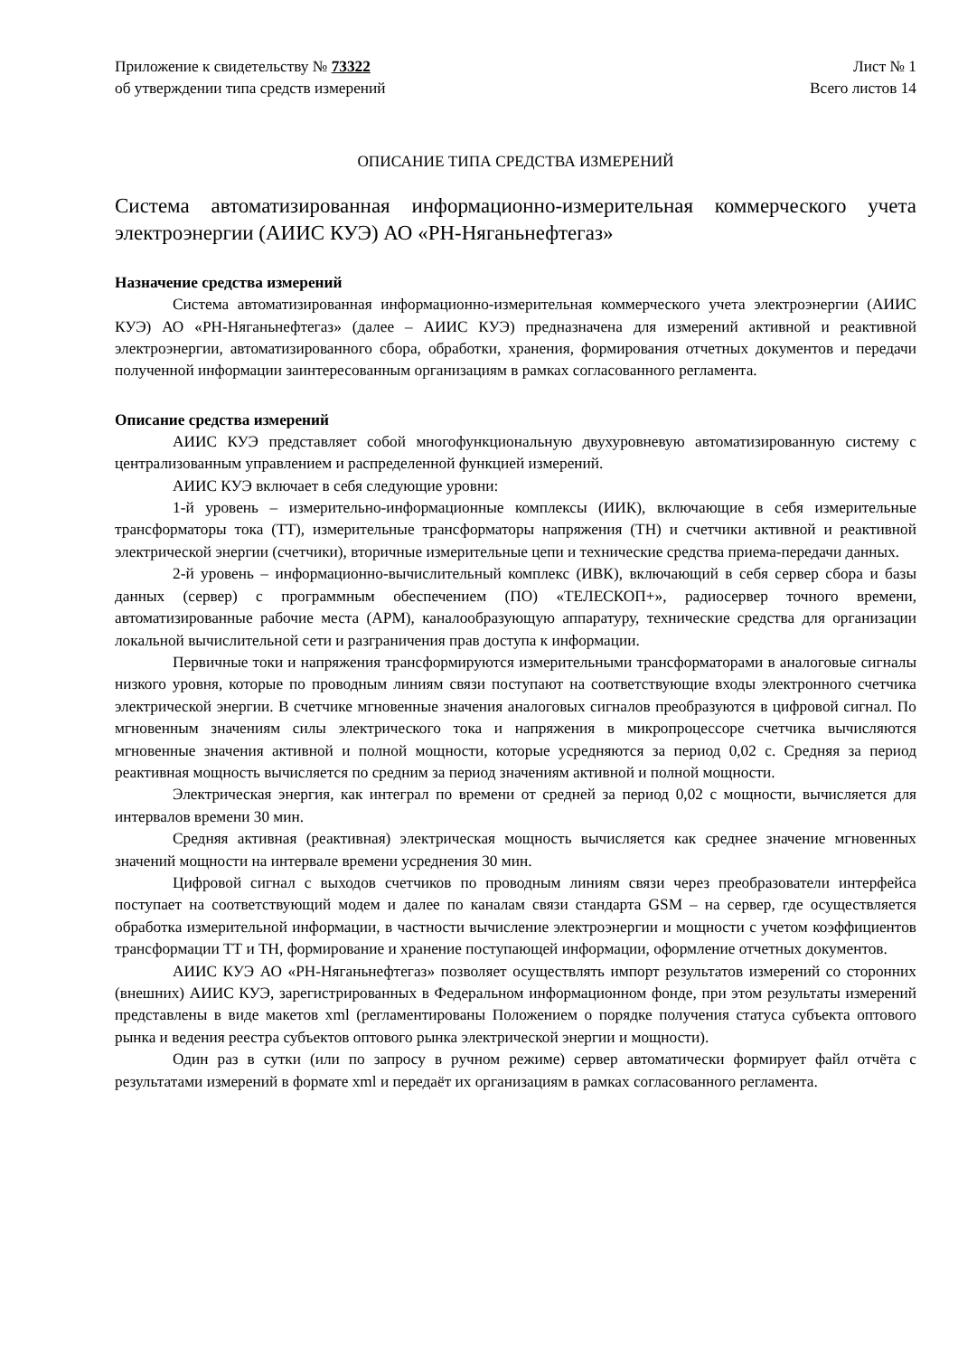Приложение к свидетельству № 73322
об утверждении типа средств измерений
Лист № 1
Всего листов 14
ОПИСАНИЕ ТИПА СРЕДСТВА ИЗМЕРЕНИЙ
Система автоматизированная информационно-измерительная коммерческого учета электроэнергии (АИИС КУЭ) АО «РН-Няганьнефтегаз»
Назначение средства измерений
Система автоматизированная информационно-измерительная коммерческого учета электроэнергии (АИИС КУЭ) АО «РН-Няганьнефтегаз» (далее – АИИС КУЭ) предназначена для измерений активной и реактивной электроэнергии, автоматизированного сбора, обработки, хранения, формирования отчетных документов и передачи полученной информации заинтересованным организациям в рамках согласованного регламента.
Описание средства измерений
АИИС КУЭ представляет собой многофункциональную двухуровневую автоматизированную систему с централизованным управлением и распределенной функцией измерений.
АИИС КУЭ включает в себя следующие уровни:
1-й уровень – измерительно-информационные комплексы (ИИК), включающие в себя измерительные трансформаторы тока (ТТ), измерительные трансформаторы напряжения (ТН) и счетчики активной и реактивной электрической энергии (счетчики), вторичные измерительные цепи и технические средства приема-передачи данных.
2-й уровень – информационно-вычислительный комплекс (ИВК), включающий в себя сервер сбора и базы данных (сервер) с программным обеспечением (ПО) «ТЕЛЕСКОП+», радиосервер точного времени, автоматизированные рабочие места (АРМ), каналообразующую аппаратуру, технические средства для организации локальной вычислительной сети и разграничения прав доступа к информации.
Первичные токи и напряжения трансформируются измерительными трансформаторами в аналоговые сигналы низкого уровня, которые по проводным линиям связи поступают на соответствующие входы электронного счетчика электрической энергии. В счетчике мгновенные значения аналоговых сигналов преобразуются в цифровой сигнал. По мгновенным значениям силы электрического тока и напряжения в микропроцессоре счетчика вычисляются мгновенные значения активной и полной мощности, которые усредняются за период 0,02 с. Средняя за период реактивная мощность вычисляется по средним за период значениям активной и полной мощности.
Электрическая энергия, как интеграл по времени от средней за период 0,02 с мощности, вычисляется для интервалов времени 30 мин.
Средняя активная (реактивная) электрическая мощность вычисляется как среднее значение мгновенных значений мощности на интервале времени усреднения 30 мин.
Цифровой сигнал с выходов счетчиков по проводным линиям связи через преобразователи интерфейса поступает на соответствующий модем и далее по каналам связи стандарта GSM – на сервер, где осуществляется обработка измерительной информации, в частности вычисление электроэнергии и мощности с учетом коэффициентов трансформации ТТ и ТН, формирование и хранение поступающей информации, оформление отчетных документов.
АИИС КУЭ АО «РН-Няганьнефтегаз» позволяет осуществлять импорт результатов измерений со сторонних (внешних) АИИС КУЭ, зарегистрированных в Федеральном информационном фонде, при этом результаты измерений представлены в виде макетов xml (регламентированы Положением о порядке получения статуса субъекта оптового рынка и ведения реестра субъектов оптового рынка электрической энергии и мощности).
Один раз в сутки (или по запросу в ручном режиме) сервер автоматически формирует файл отчёта с результатами измерений в формате xml и передаёт их организациям в рамках согласованного регламента.